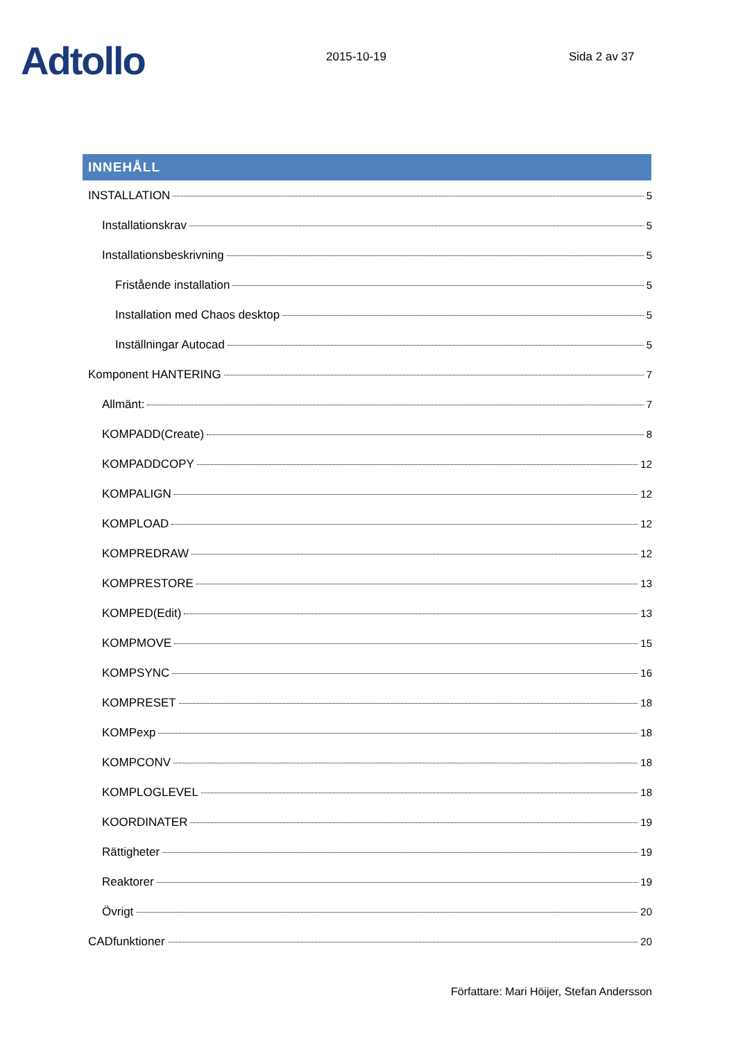Adtollo
2015-10-19
Sida 2 av 37
INNEHÅLL
INSTALLATION 5
Installationskrav 5
Installationsbeskrivning 5
Fristående installation 5
Installation med Chaos desktop 5
Inställningar Autocad 5
Komponent HANTERING 7
Allmänt: 7
KOMPADD(Create) 8
KOMPADDCOPY 12
KOMPALIGN 12
KOMPLOAD 12
KOMPREDRAW 12
KOMPRESTORE 13
KOMPED(Edit) 13
KOMPMOVE 15
KOMPSYNC 16
KOMPRESET 18
KOMPexp 18
KOMPCONV 18
KOMPLOGLEVEL 18
KOORDINATER 19
Rättigheter 19
Reaktorer 19
Övrigt 20
CADfunktioner 20
Författare: Mari Höijer, Stefan Andersson